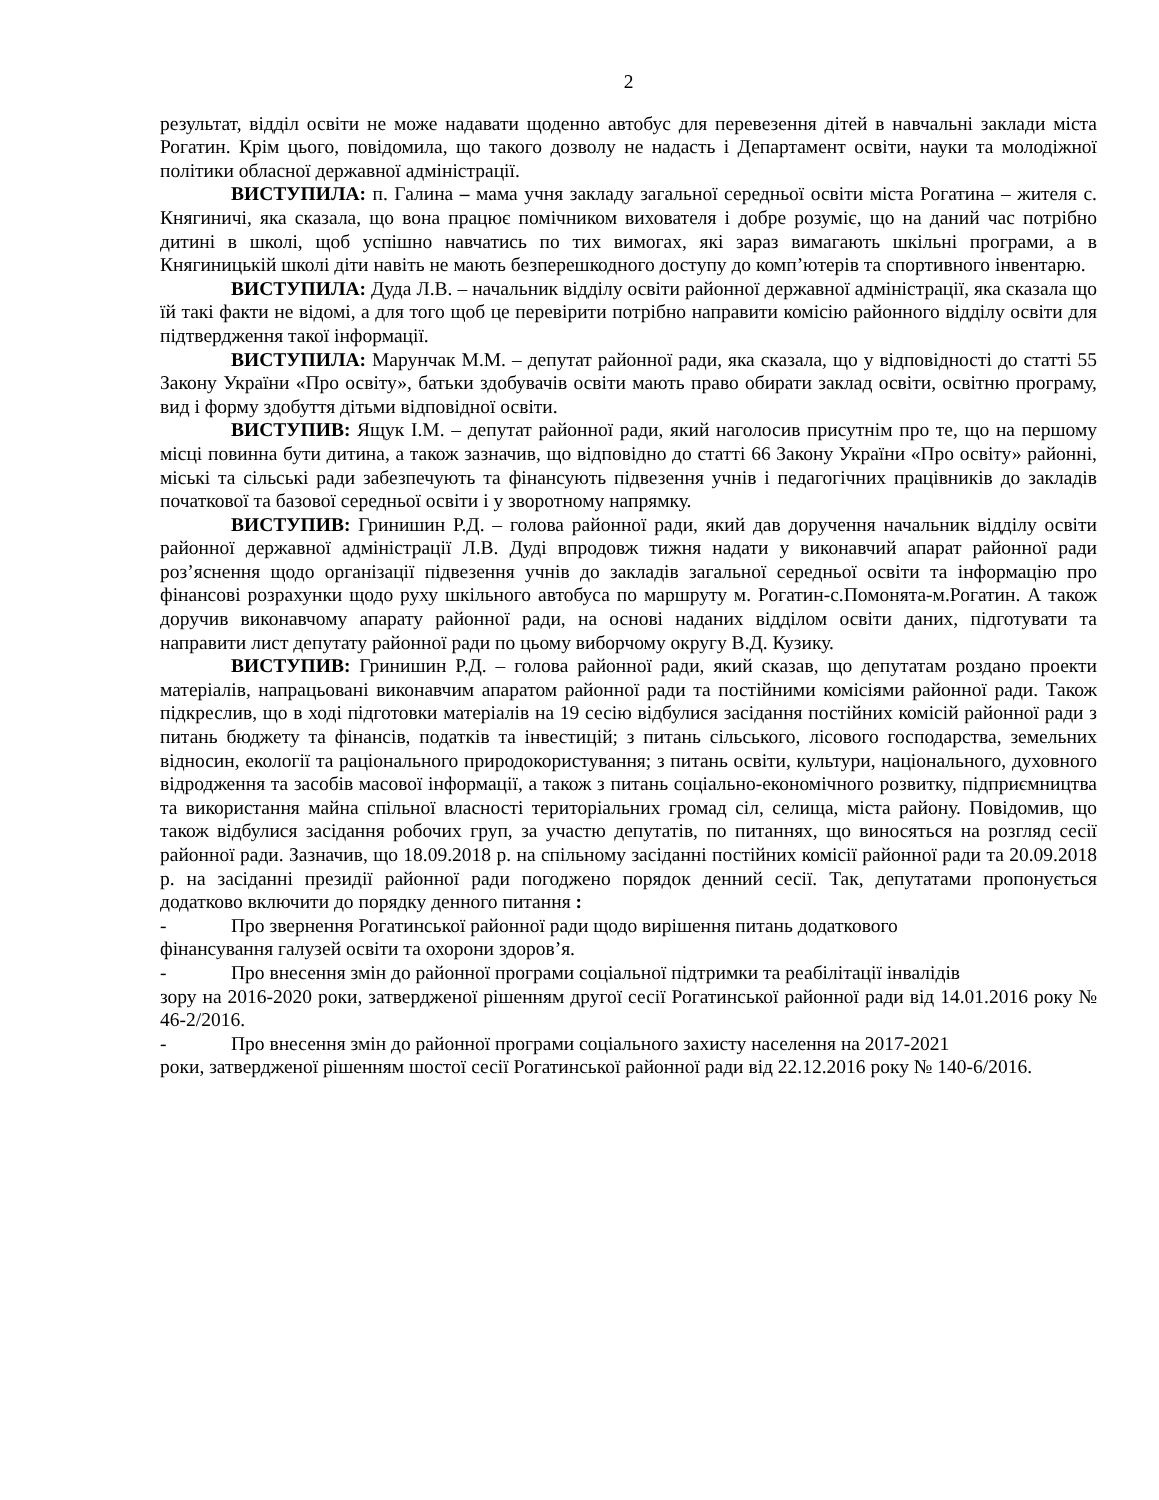2
результат, відділ освіти не може надавати щоденно автобус для перевезення дітей в навчальні заклади міста Рогатин. Крім цього, повідомила, що такого дозволу не надасть і Департамент освіти, науки та молодіжної політики обласної державної адміністрації.
ВИСТУПИЛА: п. Галина – мама учня закладу загальної середньої освіти міста Рогатина – жителя с. Княгиничі, яка сказала, що вона працює помічником вихователя і добре розуміє, що на даний час потрібно дитині в школі, щоб успішно навчатись по тих вимогах, які зараз вимагають шкільні програми, а в Княгиницькій школі діти навіть не мають безперешкодного доступу до комп’ютерів та спортивного інвентарю.
ВИСТУПИЛА: Дуда Л.В. – начальник відділу освіти районної державної адміністрації, яка сказала що їй такі факти не відомі, а для того щоб це перевірити потрібно направити комісію районного відділу освіти для підтвердження такої інформації.
ВИСТУПИЛА: Марунчак М.М. – депутат районної ради, яка сказала, що у відповідності до статті 55 Закону України «Про освіту», батьки здобувачів освіти мають право обирати заклад освіти, освітню програму, вид і форму здобуття дітьми відповідної освіти.
ВИСТУПИВ: Ящук І.М. – депутат районної ради, який наголосив присутнім про те, що на першому місці повинна бути дитина, а також зазначив, що відповідно до статті 66 Закону України «Про освіту» районні, міські та сільські ради забезпечують та фінансують підвезення учнів і педагогічних працівників до закладів початкової та базової середньої освіти і у зворотному напрямку.
ВИСТУПИВ: Гринишин Р.Д. – голова районної ради, який дав доручення начальник відділу освіти районної державної адміністрації Л.В. Дуді впродовж тижня надати у виконавчий апарат районної ради роз’яснення щодо організації підвезення учнів до закладів загальної середньої освіти та інформацію про фінансові розрахунки щодо руху шкільного автобуса по маршруту м. Рогатин-с.Помонята-м.Рогатин. А також доручив виконавчому апарату районної ради, на основі наданих відділом освіти даних, підготувати та направити лист депутату районної ради по цьому виборчому округу В.Д. Кузику.
ВИСТУПИВ: Гринишин Р.Д. – голова районної ради, який сказав, що депутатам роздано проекти матеріалів, напрацьовані виконавчим апаратом районної ради та постійними комісіями районної ради. Також підкреслив, що в ході підготовки матеріалів на 19 сесію відбулися засідання постійних комісій районної ради з питань бюджету та фінансів, податків та інвестицій; з питань сільського, лісового господарства, земельних відносин, екології та раціонального природокористування; з питань освіти, культури, національного, духовного відродження та засобів масової інформації, а також з питань соціально-економічного розвитку, підприємництва та використання майна спільної власності територіальних громад сіл, селища, міста району. Повідомив, що також відбулися засідання робочих груп, за участю депутатів, по питаннях, що виносяться на розгляд сесії районної ради. Зазначив, що 18.09.2018 р. на спільному засіданні постійних комісії районної ради та 20.09.2018 р. на засіданні президії районної ради погоджено порядок денний сесії. Так, депутатами пропонується додатково включити до порядку денного питання :
- Про звернення Рогатинської районної ради щодо вирішення питань додаткового
фінансування галузей освіти та охорони здоров’я.
- Про внесення змін до районної програми соціальної підтримки та реабілітації інвалідів
зору на 2016-2020 роки, затвердженої рішенням другої сесії Рогатинської районної ради від 14.01.2016 року № 46-2/2016.
- Про внесення змін до районної програми соціального захисту населення на 2017-2021
роки, затвердженої рішенням шостої сесії Рогатинської районної ради від 22.12.2016 року № 140-6/2016.